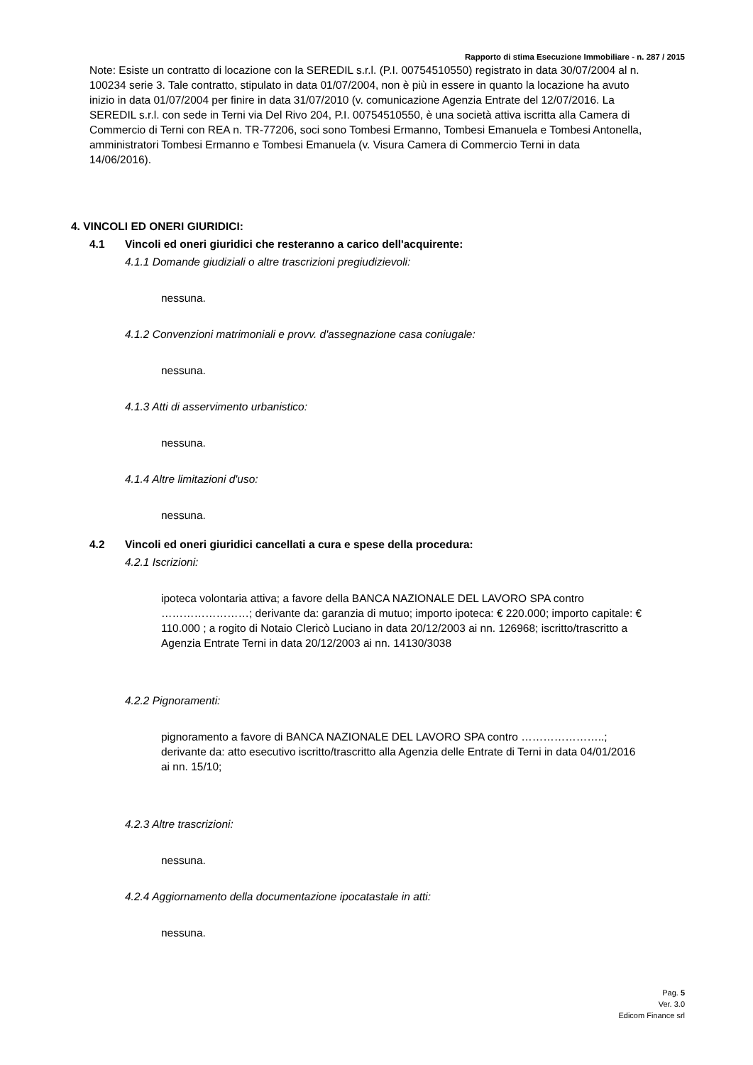Rapporto di stima Esecuzione Immobiliare - n. 287 / 2015
Note: Esiste un contratto di locazione con la SEREDIL s.r.l. (P.I. 00754510550) registrato in data 30/07/2004 al n. 100234 serie 3. Tale contratto, stipulato in data 01/07/2004, non è più in essere in quanto la locazione ha avuto inizio in data 01/07/2004 per finire in data 31/07/2010 (v. comunicazione Agenzia Entrate del 12/07/2016. La SEREDIL s.r.l. con sede in Terni via Del Rivo 204, P.I. 00754510550, è una società attiva iscritta alla Camera di Commercio di Terni con REA n. TR-77206, soci sono Tombesi Ermanno, Tombesi Emanuela e Tombesi Antonella, amministratori Tombesi Ermanno e Tombesi Emanuela (v. Visura Camera di Commercio Terni in data 14/06/2016).
4. VINCOLI ED ONERI GIURIDICI:
4.1 Vincoli ed oneri giuridici che resteranno a carico dell'acquirente:
4.1.1 Domande giudiziali o altre trascrizioni pregiudizievoli:
nessuna.
4.1.2 Convenzioni matrimoniali e provv. d'assegnazione casa coniugale:
nessuna.
4.1.3 Atti di asservimento urbanistico:
nessuna.
4.1.4 Altre limitazioni d'uso:
nessuna.
4.2 Vincoli ed oneri giuridici cancellati a cura e spese della procedura:
4.2.1 Iscrizioni:
ipoteca volontaria attiva; a favore della BANCA NAZIONALE DEL LAVORO SPA contro ……………………; derivante da: garanzia di mutuo; importo ipoteca: € 220.000; importo capitale: € 110.000 ; a rogito di Notaio Clericò Luciano in data 20/12/2003 ai nn. 126968; iscritto/trascritto a Agenzia Entrate Terni in data 20/12/2003 ai nn. 14130/3038
4.2.2 Pignoramenti:
pignoramento a favore di BANCA NAZIONALE DEL LAVORO SPA contro …………………..; derivante da: atto esecutivo iscritto/trascritto alla Agenzia delle Entrate di Terni in data 04/01/2016 ai nn. 15/10;
4.2.3 Altre trascrizioni:
nessuna.
4.2.4 Aggiornamento della documentazione ipocatastale in atti:
nessuna.
Pag. 5
Ver. 3.0
Edicom Finance srl